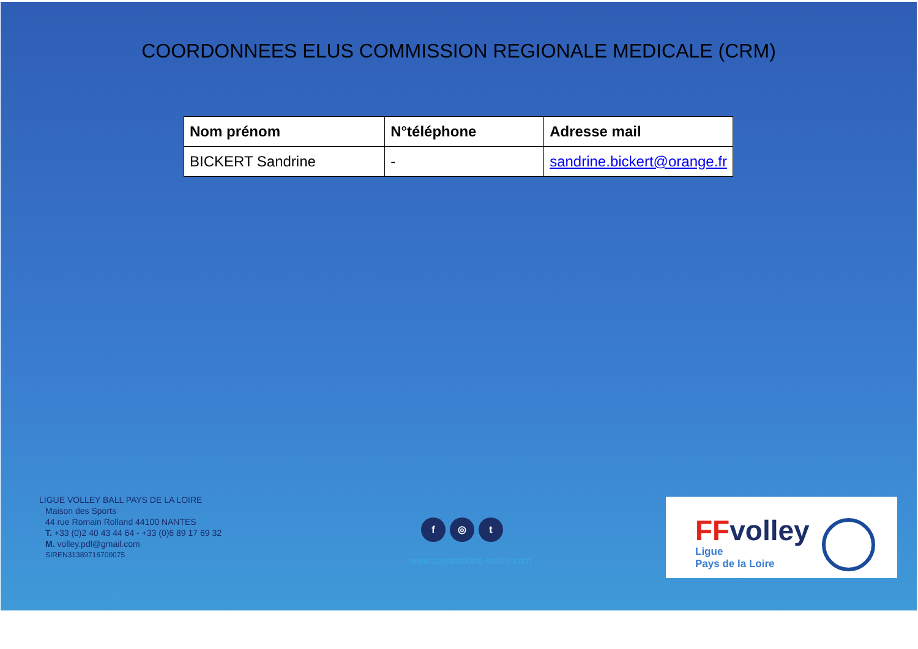COORDONNEES ELUS COMMISSION REGIONALE MEDICALE (CRM)
| Nom prénom | N°téléphone | Adresse mail |
| --- | --- | --- |
| BICKERT Sandrine | - | sandrine.bickert@orange.fr |
LIGUE VOLLEY BALL PAYS DE LA LOIRE
Maison des Sports
44 rue Romain Rolland 44100 NANTES
T. +33 (0)2 40 43 44 64 - +33 (0)6 89 17 69 32
M. volley.pdl@gmail.com
SIREN31389716700075
f ◎ t
www.paysdeloire-volley.com
FFvolley
Ligue
Pays de la Loire